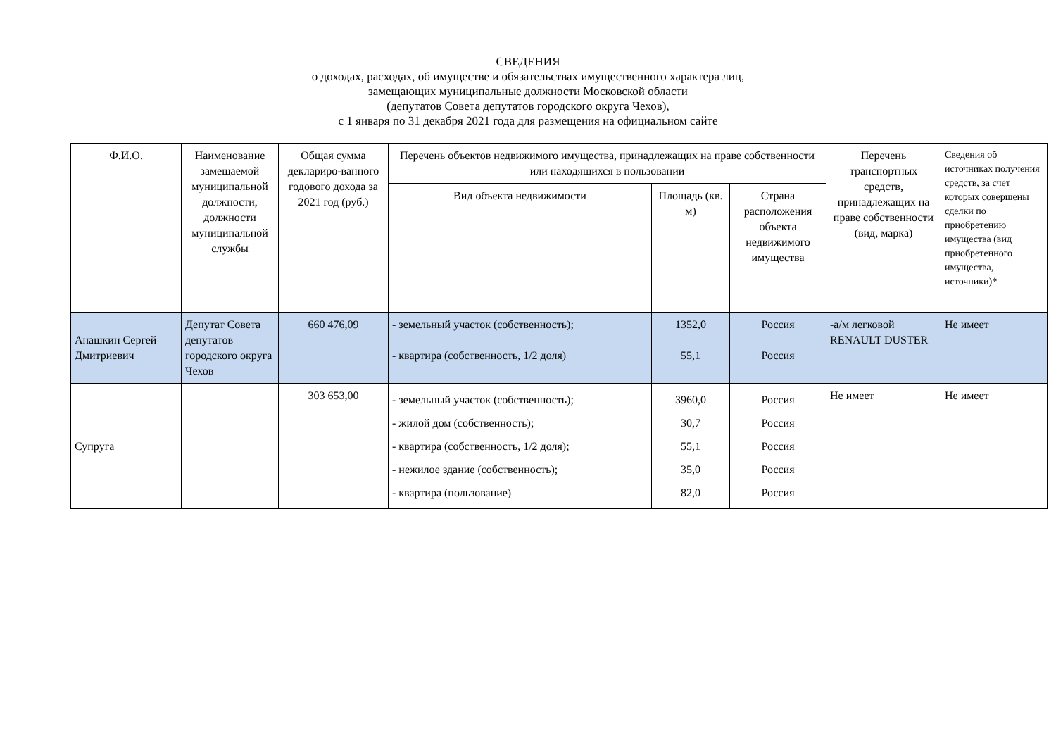СВЕДЕНИЯ
о доходах, расходах, об имуществе и обязательствах имущественного характера лиц,
замещающих муниципальные должности Московской области
(депутатов Совета депутатов городского округа Чехов),
с 1 января по 31 декабря 2021 года для размещения на официальном сайте
| Ф.И.О. | Наименование замещаемой муниципальной должности, должности муниципальной службы | Общая сумма деклариро-ванного годового дохода за 2021 год (руб.) | Перечень объектов недвижимого имущества, принадлежащих на праве собственности или находящихся в пользовании | | | Перечень транспортных средств, принадлежащих на праве собственности (вид, марка) | Сведения об источниках получения средств, за счет которых совершены сделки по приобретению имущества (вид приобретенного имущества, источники)* |
| --- | --- | --- | --- | --- | --- | --- | --- |
| | | | Вид объекта недвижимости | Площадь (кв. м) | Страна расположения объекта недвижимого имущества | | |
| Анашкин Сергей Дмитриевич | Депутат Совета депутатов городского округа Чехов | 660 476,09 | - земельный участок (собственность); - квартира (собственность, 1/2 доля) | 1352,0 55,1 | Россия Россия | -а/м легковой RENAULT DUSTER | Не имеет |
| Супруга | | 303 653,00 | - земельный участок (собственность); - жилой дом (собственность); - квартира (собственность, 1/2 доля); - нежилое здание (собственность); - квартира (пользование) | 3960,0 30,7 55,1 35,0 82,0 | Россия Россия Россия Россия Россия | Не имеет | Не имеет |